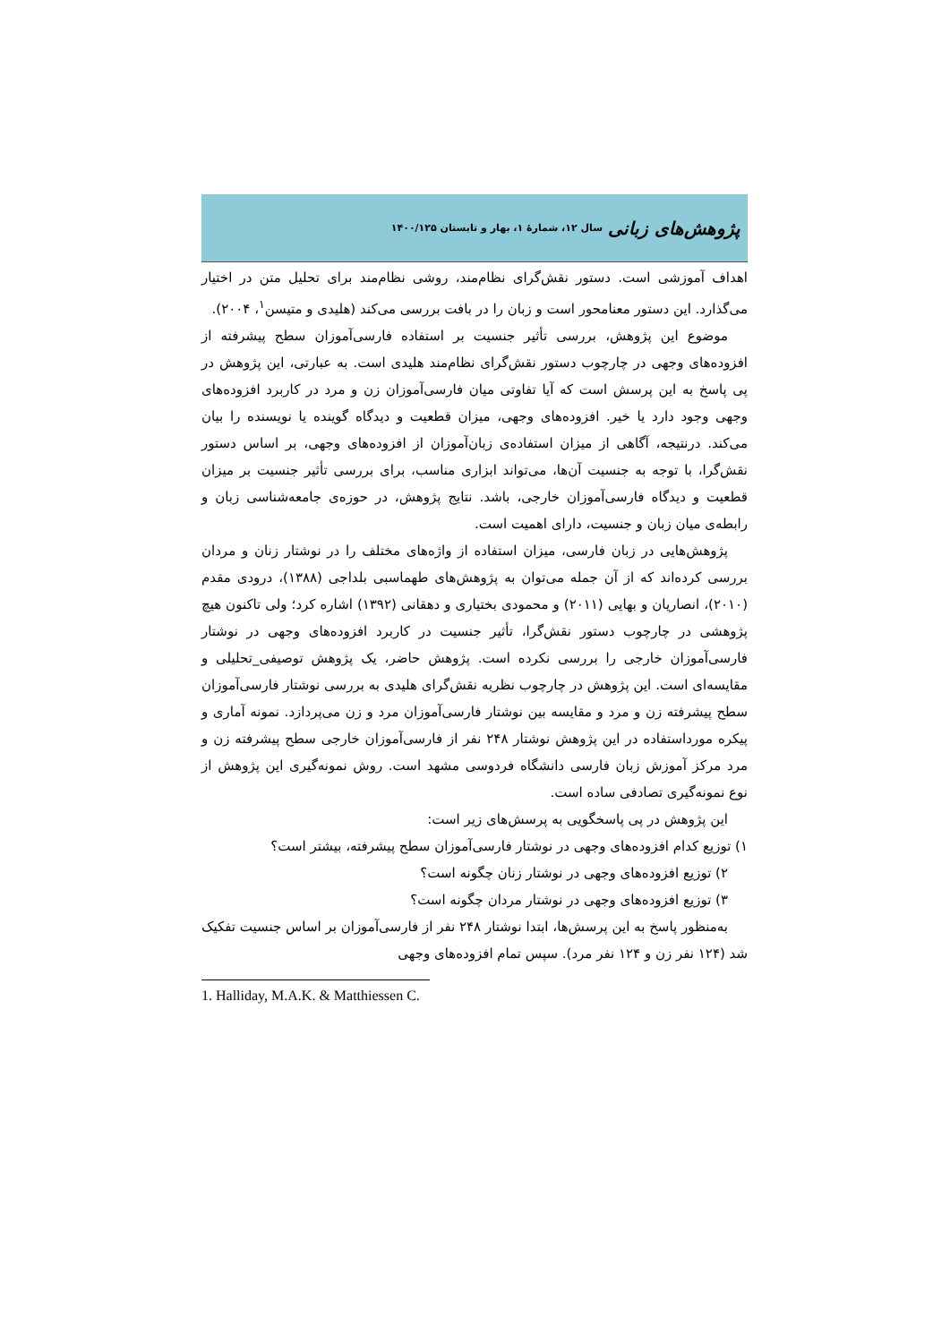پژوهش‌های زبانی سال ۱۲، شمارهٔ ۱، بهار و تابستان ۱۴۰۰/۱۲۵
اهداف آموزشی است. دستور نقش‌گرای نظام‌مند، روشی نظام‌مند برای تحلیل متن در اختیار می‌گذارد. این دستور معنامحور است و زبان را در بافت بررسی می‌کند (هلیدی و متیسن<sup>۱</sup>، ۲۰۰۴).
موضوع این پژوهش، بررسی تأثیر جنسیت بر استفاده فارسی‌آموزان سطح پیشرفته از افزوده‌های وجهی در چارچوب دستور نقش‌گرای نظام‌مند هلیدی است. به عبارتی، این پژوهش در پی پاسخ به این پرسش است که آیا تفاوتی میان فارسی‌آموزان زن و مرد در کاربرد افزوده‌های وجهی وجود دارد یا خیر. افزوده‌های وجهی، میزان قطعیت و دیدگاه گوینده یا نویسنده را بیان می‌کند. درنتیجه، آگاهی از میزان استفاده‌ی زبان‌آموزان از افزوده‌های وجهی، بر اساس دستور نقش‌گرا، با توجه به جنسیت آن‌ها، می‌تواند ابزاری مناسب، برای بررسی تأثیر جنسیت بر میزان قطعیت و دیدگاه فارسی‌آموزان خارجی، باشد. نتایج پژوهش، در حوزه‌ی جامعه‌شناسی زبان و رابطه‌ی میان زبان و جنسیت، دارای اهمیت است.
پژوهش‌هایی در زبان فارسی، میزان استفاده از واژه‌های مختلف را در نوشتار زنان و مردان بررسی کرده‌اند که از آن جمله می‌توان به پژوهش‌های طهماسبی بلداجی (۱۳۸۸)، درودی مقدم (۲۰۱۰)، انصاریان و بهایی (۲۰۱۱) و محمودی بختیاری و دهقانی (۱۳۹۲) اشاره کرد؛ ولی تاکنون هیچ پژوهشی در چارچوب دستور نقش‌گرا، تأثیر جنسیت در کاربرد افزوده‌های وجهی در نوشتار فارسی‌آموزان خارجی را بررسی نکرده است. پژوهش حاضر، یک پژوهش توصیفی_تحلیلی و مقایسه‌ای است. این پژوهش در چارچوب نظریه نقش‌گرای هلیدی به بررسی نوشتار فارسی‌آموزان سطح پیشرفته زن و مرد و مقایسه بین نوشتار فارسی‌آموزان مرد و زن می‌پردازد. نمونه آماری و پیکره مورداستفاده در این پژوهش نوشتار ۲۴۸ نفر از فارسی‌آموزان خارجی سطح پیشرفته زن و مرد مرکز آموزش زبان فارسی دانشگاه فردوسی مشهد است. روش نمونه‌گیری این پژوهش از نوع نمونه‌گیری تصادفی ساده است.
این پژوهش در پی پاسخگویی به پرسش‌های زیر است:
۱) توزیع کدام افزوده‌های وجهی در نوشتار فارسی‌آموزان سطح پیشرفته، بیشتر است؟
۲) توزیع افزوده‌های وجهی در نوشتار زنان چگونه است؟
۳) توزیع افزوده‌های وجهی در نوشتار مردان چگونه است؟
به‌منظور پاسخ به این پرسش‌ها، ابتدا نوشتار ۲۴۸ نفر از فارسی‌آموزان بر اساس جنسیت تفکیک شد (۱۲۴ نفر زن و ۱۲۴ نفر مرد). سپس تمام افزوده‌های وجهی
1. Halliday, M.A.K. & Matthiessen C.